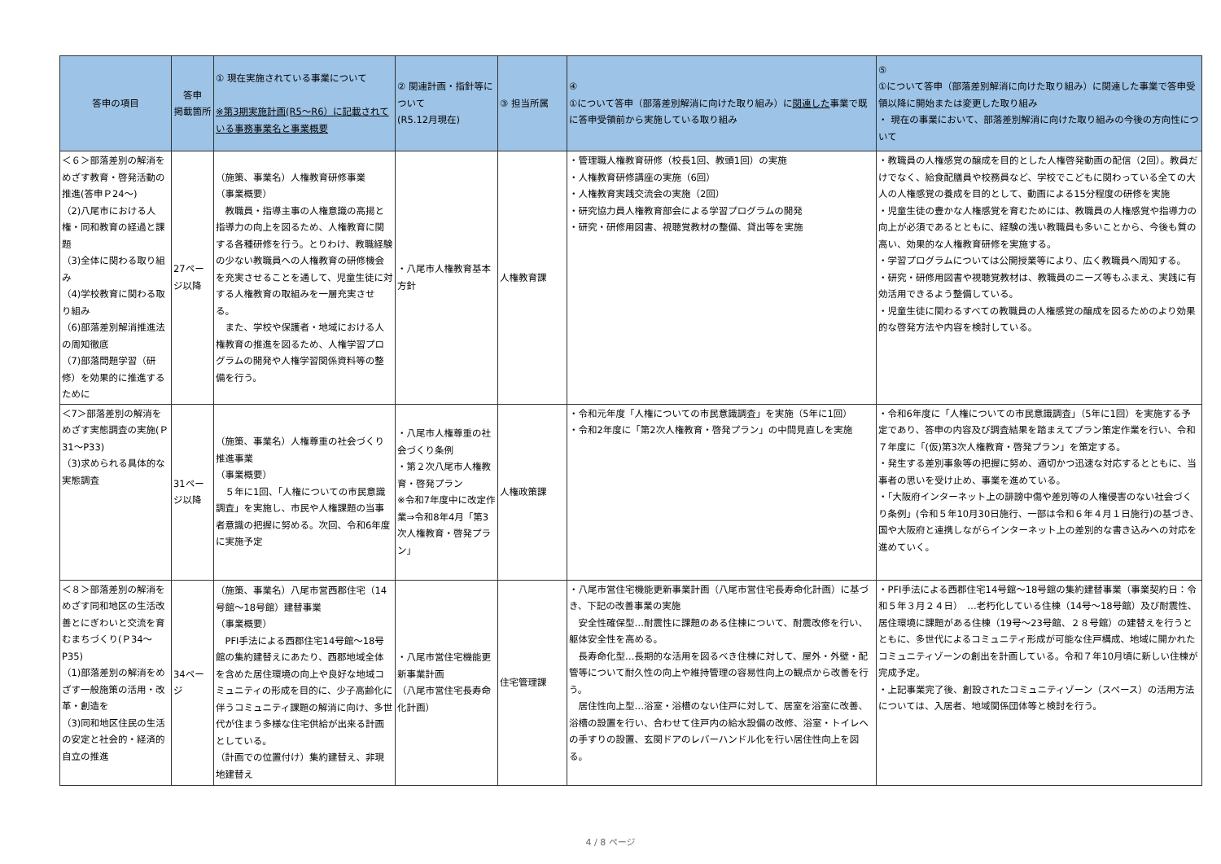| 答申の項目 | 答申 掲載箇所 | ① 現在実施されている事業について ※第3期実施計画(R5～R6）に記載されている事務事業名と事業概要 | ② 関連計画・指針等について (R5.12月現在) | ③ 担当所属 | ④ ①について答申（部落差別解消に向けた取り組み）に 関連した 事業で既に答申受領前から実施している取り組み | ⑤ ①について答申（部落差別解消に向けた取り組み）に関連した事業で答申受領以降に開始または変更した取り組み ・ 現在の事業において、部落差別解消に向けた取り組みの今後の方向性について |
| --- | --- | --- | --- | --- | --- | --- |
| ＜６＞部落差別の解消をめざす教育・啓発活動の推進(答申Ｐ24～) （2)八尾市における人権・同和教育の経過と課題 （3)全体に関わる取り組み （4)学校教育に関わる取り組み （6)部落差別解消推進法の周知徹底 （7)部落問題学習（研修）を効果的に推進するために | 27ページ以降 | （施策、事業名）人権教育研修事業 （事業概要） 教職員・指導主事の人権意識の高揚と指導力の向上を図るため、人権教育に関する各種研修を行う。とりわけ、教職経験の少ない教職員への人権教育の研修機会を充実させることを通して、児童生徒に対する人権教育の取組みを一層充実させる。 また、学校や保護者・地域における人権教育の推進を図るため、人権学習プログラムの開発や人権学習関係資料等の整備を行う。 | ・八尾市人権教育基本方針 | 人権教育課 | ・管理職人権教育研修（校長1回、教頭1回）の実施 ・人権教育研修講座の実施（6回） ・人権教育実践交流会の実施（2回） ・研究協力員人権教育部会による学習プログラムの開発 ・研究・研修用図書、視聴覚教材の整備、貸出等を実施 | ・教職員の人権感覚の醸成を目的とした人権啓発動画の配信（2回）。教員だけでなく、給食配膳員や校務員など、学校でこどもに関わっている全ての大人の人権感覚の養成を目的として、動画による15分程度の研修を実施 ・児童生徒の豊かな人権感覚を育むためには、教職員の人権感覚や指導力の向上が必須であるとともに、経験の浅い教職員も多いことから、今後も質の高い、効果的な人権教育研修を実施する。 ・学習プログラムについては公開授業等により、広く教職員へ周知する。 ・研究・研修用図書や視聴覚教材は、教職員のニーズ等もふまえ、実践に有効活用できるよう整備している。 ・児童生徒に関わるすべての教職員の人権感覚の醸成を図るためのより効果的な啓発方法や内容を検討している。 |
| ＜7＞部落差別の解消をめざす実態調査の実施(Ｐ31～P33) （3)求められる具体的な実態調査 | 31ページ以降 | （施策、事業名）人権尊重の社会づくり推進事業 （事業概要） ５年に1回、「人権についての市民意識調査」を実施し、市民や人権課題の当事者意識の把握に努める。次回、令和6年度に実施予定 | ・八尾市人権尊重の社会づくり条例 ・第２次八尾市人権教育・啓発プラン ※令和7年度中に改定作業⇒令和8年4月「第3次人権教育・啓発プラン」 | 人権政策課 | ・令和元年度「人権についての市民意識調査」を実施（5年に1回） ・令和2年度に「第2次人権教育・啓発プラン」の中間見直しを実施 | ・令和6年度に「人権についての市民意識調査」（5年に1回）を実施する予定であり、答申の内容及び調査結果を踏まえてプラン策定作業を行い、令和７年度に「(仮)第3次人権教育・啓発プラン」を策定する。 ・発生する差別事象等の把握に努め、適切かつ迅速な対応するとともに、当事者の思いを受け止め、事業を進めている。 ・「大阪府インターネット上の誹謗中傷や差別等の人権侵害のない社会づくり条例」(令和５年10月30日施行、一部は令和６年４月１日施行)の基づき、国や大阪府と連携しながらインターネット上の差別的な書き込みへの対応を進めていく。 |
| ＜８＞部落差別の解消をめざす同和地区の生活改善とにぎわいと交流を育むまちづくり(Ｐ34～P35) （1)部落差別の解消をめざす一般施策の活用・改革・創造を （3)同和地区住民の生活の安定と社会的・経済的自立の推進 | 34ページ | （施策、事業名）八尾市営西郡住宅（14号館～18号館）建替事業 （事業概要） PFI手法による西郡住宅14号館～18号館の集約建替えにあたり、西郡地域全体を含めた居住環境の向上や良好な地域コミュニティの形成を目的に、少子高齢化に伴うコミュニティ課題の解消に向け、多世代が住まう多様な住宅供給が出来る計画としている。 （計画での位置付け）集約建替え、非現地建替え | ・八尾市営住宅機能更新事業計画 （八尾市営住宅長寿命化計画） | 住宅管理課 | ・八尾市営住宅機能更新事業計画（八尾市営住宅長寿命化計画）に基づき、下記の改善事業の実施 安全性確保型…耐震性に課題のある住棟について、耐震改修を行い、躯体安全性を高める。 長寿命化型…長期的な活用を図るべき住棟に対して、屋外・外壁・配管等について耐久性の向上や維持管理の容易性向上の観点から改善を行う。 居住性向上型…浴室・浴槽のない住戸に対して、居室を浴室に改善、浴槽の設置を行い、合わせて住戸内の給水設備の改修、浴室・トイレへの手すりの設置、玄関ドアのレバーハンドル化を行い居住性向上を図る。 | ・PFI手法による西郡住宅14号館～18号館の集約建替事業（事業契約日：令和５年３月２４日） …老朽化している住棟（14号～18号館）及び耐震性、居住環境に課題がある住棟（19号～23号館、２８号館）の建替えを行うとともに、多世代によるコミュニティ形成が可能な住戸構成、地域に開かれたコミュニティゾーンの創出を計画している。令和７年10月頃に新しい住棟が完成予定。 ・上記事業完了後、創設されたコミュニティゾーン（スペース）の活用方法については、入居者、地域関係団体等と検討を行う。 |
4 / 8 ページ